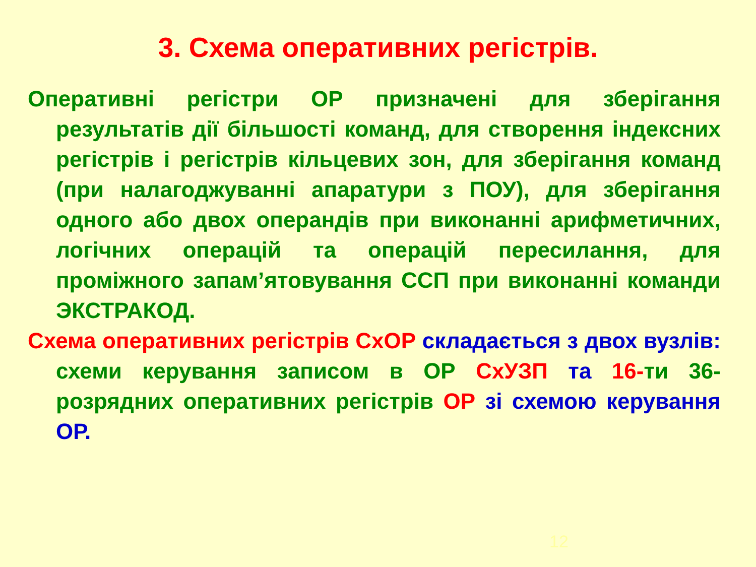3. Схема оперативних регістрів.
Оперативні регістри ОР призначені для зберігання результатів дії більшості команд, для створення індексних регістрів і регістрів кільцевих зон, для зберігання команд (при налагоджуванні апаратури з ПОУ), для зберігання одного або двох операндів при виконанні арифметичних, логічних операцій та операцій пересилання, для проміжного запам’ятовування ССП при виконанні команди ЭКСТРАКОД.
Схема оперативних регістрів СхОР складається з двох вузлів: схеми керування записом в ОР СхУЗП та 16-ти 36-розрядних оперативних регістрів ОР зі схемою керування ОР.
12